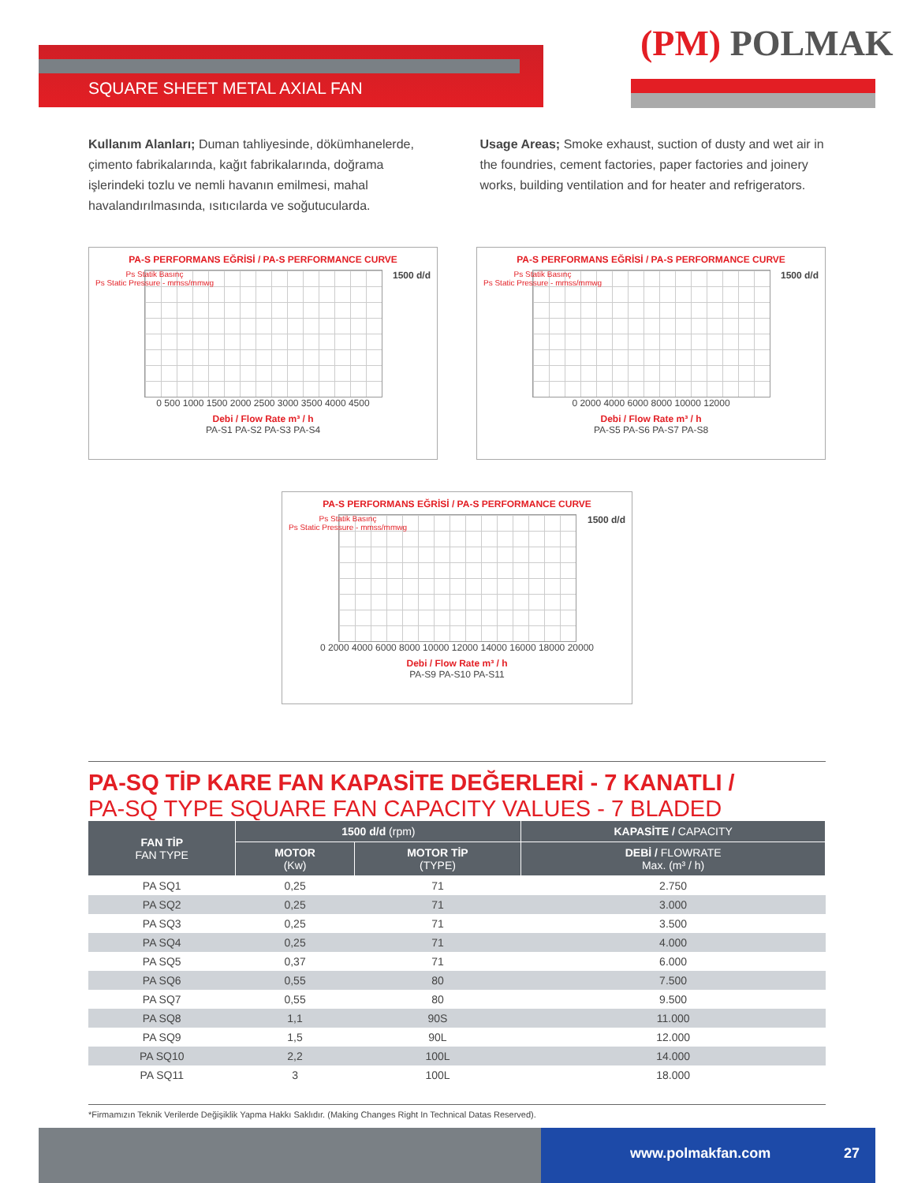(PM) POLMAK
SQUARE SHEET METAL AXIAL FAN
Kullanım Alanları; Duman tahliyesinde, dökümhanelerde, çimento fabrikalarında, kağıt fabrikalarında, doğrama işlerindeki tozlu ve nemli havanın emilmesi, mahal havalandırılmasında, ısıtıcılarda ve soğutucularda.
Usage Areas; Smoke exhaust, suction of dusty and wet air in the foundries, cement factories, paper factories and joinery works, building ventilation and for heater and refrigerators.
PA-S PERFORMANS EĞRİSİ / PA-S PERFORMANCE CURVE
Ps Statik Basınç
Ps Static Pressure - mmss/mmwg
1500 d/d
0 500 1000 1500 2000 2500 3000 3500 4000 4500
Debi / Flow Rate m³ / h
PA-S1 PA-S2 PA-S3 PA-S4
PA-S PERFORMANS EĞRİSİ / PA-S PERFORMANCE CURVE
Ps Statik Basınç
Ps Static Pressure - mmss/mmwg
1500 d/d
0 2000 4000 6000 8000 10000 12000
Debi / Flow Rate m³ / h
PA-S5 PA-S6 PA-S7 PA-S8
PA-S PERFORMANS EĞRİSİ / PA-S PERFORMANCE CURVE
Ps Statik Basınç
Ps Static Pressure - mmss/mmwg
1500 d/d
0 2000 4000 6000 8000 10000 12000 14000 16000 18000 20000
Debi / Flow Rate m³ / h
PA-S9 PA-S10 PA-S11
PA-SQ TİP KARE FAN KAPASİTE DEĞERLERİ - 7 KANATLI /
PA-SQ TYPE SQUARE FAN CAPACITY VALUES - 7 BLADED
| FAN TİP FAN TYPE | 1500 d/d (rpm) | | KAPASİTE / CAPACITY |
| --- | --- | --- | --- |
| | MOTOR (Kw) | MOTOR TİP (TYPE) | DEBİ / FLOWRATE Max. (m³ / h) |
| PA SQ1 | 0,25 | 71 | 2.750 |
| PA SQ2 | 0,25 | 71 | 3.000 |
| PA SQ3 | 0,25 | 71 | 3.500 |
| PA SQ4 | 0,25 | 71 | 4.000 |
| PA SQ5 | 0,37 | 71 | 6.000 |
| PA SQ6 | 0,55 | 80 | 7.500 |
| PA SQ7 | 0,55 | 80 | 9.500 |
| PA SQ8 | 1,1 | 90S | 11.000 |
| PA SQ9 | 1,5 | 90L | 12.000 |
| PA SQ10 | 2,2 | 100L | 14.000 |
| PA SQ11 | 3 | 100L | 18.000 |
*Firmamızın Teknik Verilerde Değişiklik Yapma Hakkı Saklıdır. (Making Changes Right In Technical Datas Reserved).
www.polmakfan.com 27